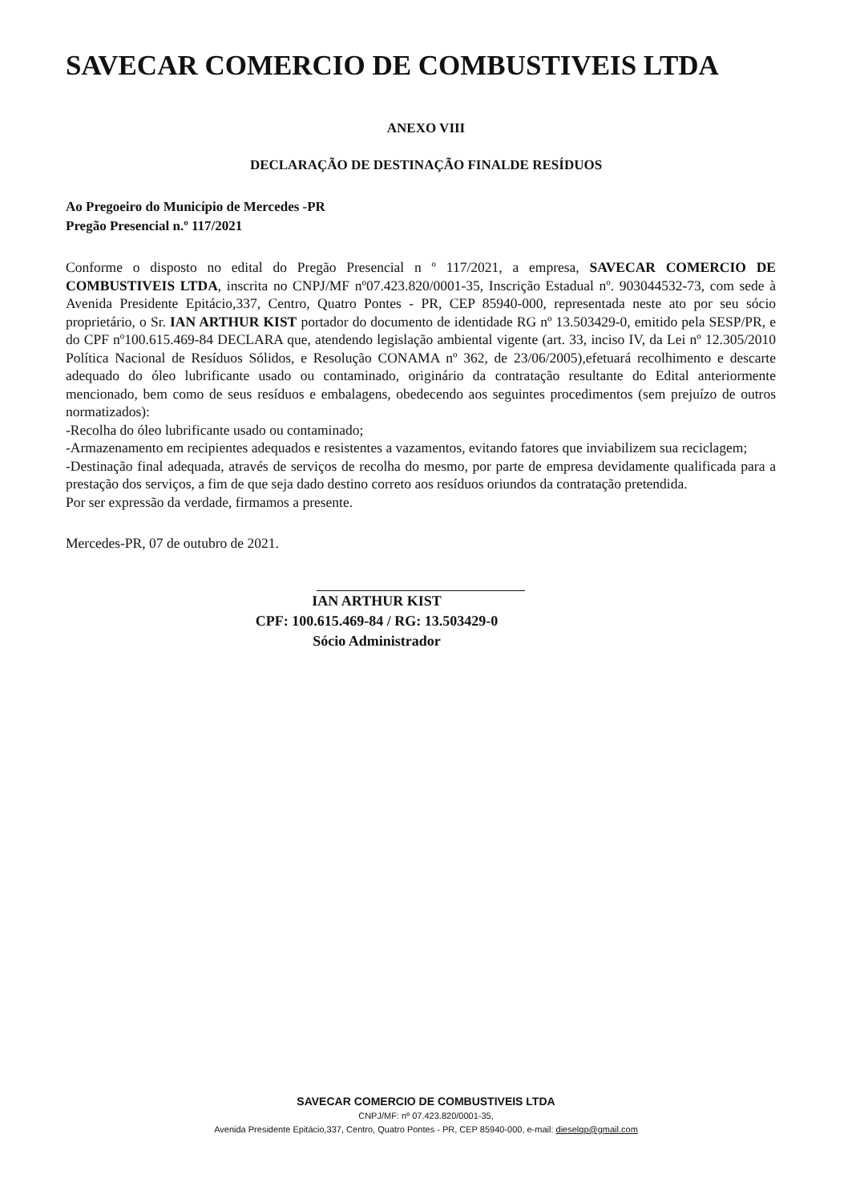SAVECAR COMERCIO DE COMBUSTIVEIS LTDA
ANEXO VIII
DECLARAÇÃO DE DESTINAÇÃO FINALDE RESÍDUOS
Ao Pregoeiro do Município de Mercedes -PR
Pregão Presencial n.º 117/2021
Conforme o disposto no edital do Pregão Presencial n º 117/2021, a empresa, SAVECAR COMERCIO DE COMBUSTIVEIS LTDA, inscrita no CNPJ/MF nº07.423.820/0001-35, Inscrição Estadual nº. 903044532-73, com sede à Avenida Presidente Epitácio,337, Centro, Quatro Pontes - PR, CEP 85940-000, representada neste ato por seu sócio proprietário, o Sr. IAN ARTHUR KIST portador do documento de identidade RG nº 13.503429-0, emitido pela SESP/PR, e do CPF nº100.615.469-84 DECLARA que, atendendo legislação ambiental vigente (art. 33, inciso IV, da Lei nº 12.305/2010 Política Nacional de Resíduos Sólidos, e Resolução CONAMA nº 362, de 23/06/2005),efetuará recolhimento e descarte adequado do óleo lubrificante usado ou contaminado, originário da contratação resultante do Edital anteriormente mencionado, bem como de seus resíduos e embalagens, obedecendo aos seguintes procedimentos (sem prejuízo de outros normatizados):
-Recolha do óleo lubrificante usado ou contaminado;
-Armazenamento em recipientes adequados e resistentes a vazamentos, evitando fatores que inviabilizem sua reciclagem;
-Destinação final adequada, através de serviços de recolha do mesmo, por parte de empresa devidamente qualificada para a prestação dos serviços, a fim de que seja dado destino correto aos resíduos oriundos da contratação pretendida.
Por ser expressão da verdade, firmamos a presente.
Mercedes-PR, 07 de outubro de 2021.
IAN ARTHUR KIST
CPF: 100.615.469-84 / RG: 13.503429-0
Sócio Administrador
SAVECAR COMERCIO DE COMBUSTIVEIS LTDA
CNPJ/MF: nº 07.423.820/0001-35,
Avenida Presidente Epitácio,337, Centro, Quatro Pontes - PR, CEP 85940-000, e-mail: dieselqp@gmail.com